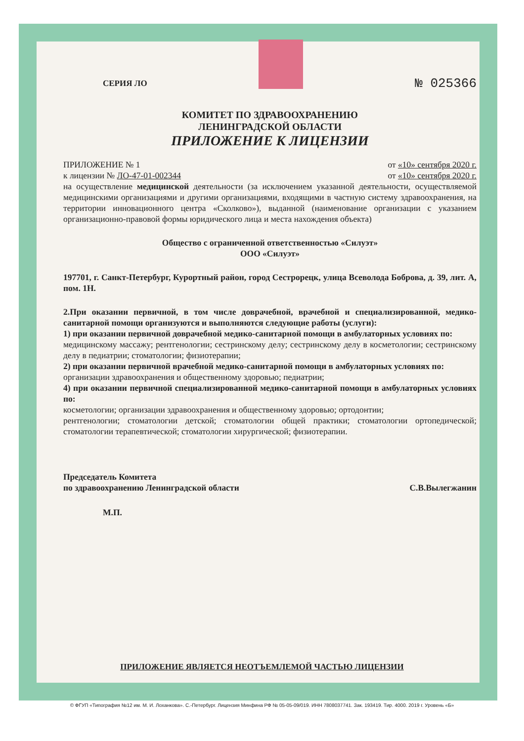СЕРИЯ ЛО
№ 025366
КОМИТЕТ ПО ЗДРАВООХРАНЕНИЮ
ЛЕНИНГРАДСКОЙ ОБЛАСТИ
ПРИЛОЖЕНИЕ К ЛИЦЕНЗИИ
ПРИЛОЖЕНИЕ № 1 от «10» сентября 2020 г.
к лицензии № ЛО-47-01-002344 от «10» сентября 2020 г.
на осуществление медицинской деятельности (за исключением указанной деятельности, осуществляемой медицинскими организациями и другими организациями, входящими в частную систему здравоохранения, на территории инновационного центра «Сколково»), выданной (наименование организации с указанием организационно-правовой формы юридического лица и места нахождения объекта)
Общество с ограниченной ответственностью «Силуэт»
ООО «Силуэт»
197701, г. Санкт-Петербург, Курортный район, город Сестрорецк, улица Всеволода Боброва, д. 39, лит. А, пом. 1Н.
2.При оказании первичной, в том числе доврачебной, врачебной и специализированной, медико-санитарной помощи организуются и выполняются следующие работы (услуги):
1) при оказании первичной доврачебной медико-санитарной помощи в амбулаторных условиях по:
медицинскому массажу; рентгенологии; сестринскому делу; сестринскому делу в косметологии; сестринскому делу в педиатрии; стоматологии; физиотерапии;
2) при оказании первичной врачебной медико-санитарной помощи в амбулаторных условиях по:
организации здравоохранения и общественному здоровью; педиатрии;
4) при оказании первичной специализированной медико-санитарной помощи в амбулаторных условиях по:
косметологии; организации здравоохранения и общественному здоровью; ортодонтии;
рентгенологии; стоматологии детской; стоматологии общей практики; стоматологии ортопедической; стоматологии терапевтической; стоматологии хирургической; физиотерапии.
Председатель Комитета
по здравоохранению Ленинградской области С.В.Вылегжанин
М.П.
ПРИЛОЖЕНИЕ ЯВЛЯЕТСЯ НЕОТЪЕМЛЕМОЙ ЧАСТЬЮ ЛИЦЕНЗИИ
© ФГУП «Типография №12 им. М. И. Лоханкова». С.-Петербург. Лицензия Минфина РФ № 05-05-09/019. ИНН 7808037741. Зак. 193419. Тир. 4000. 2019 г. Уровень «Б»